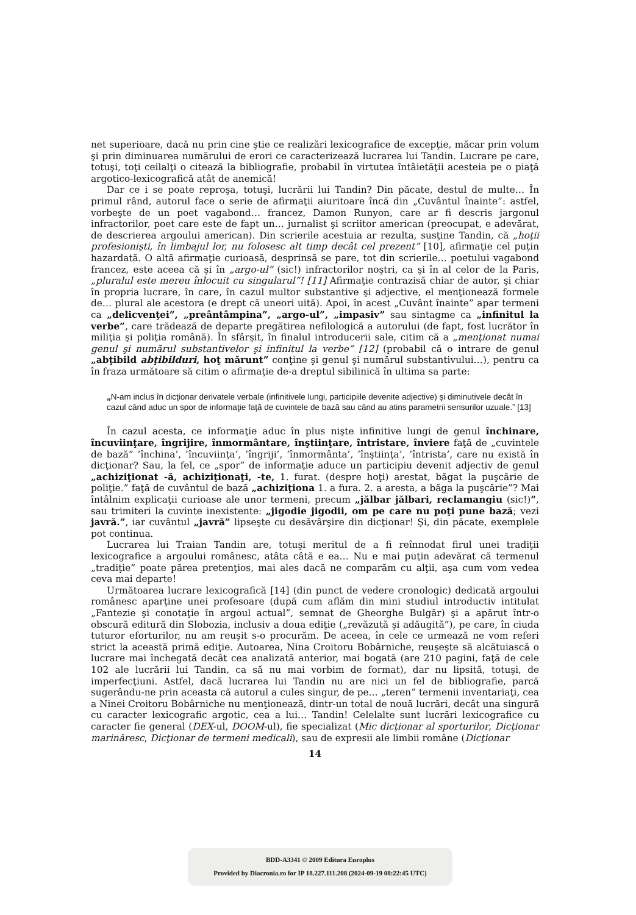net superioare, dacă nu prin cine ştie ce realizări lexicografice de excepţie, măcar prin volum şi prin diminuarea numărului de erori ce caracterizează lucrarea lui Tandin. Lucrare pe care, totuşi, toţi ceilalţi o citează la bibliografie, probabil în virtutea întâietăţii acesteia pe o piaţă argotico-lexicografică atât de anemică!
Dar ce i se poate reproşa, totuşi, lucrării lui Tandin? Din păcate, destul de multe… În primul rând, autorul face o serie de afirmaţii aiuritoare încă din „Cuvântul înainte”: astfel, vorbeşte de un poet vagabond… francez, Damon Runyon, care ar fi descris jargonul infractorilor, poet care este de fapt un… jurnalist şi scriitor american (preocupat, e adevărat, de descrierea argoului american). Din scrierile acestuia ar rezulta, susţine Tandin, că „hoţii profesionişti, în limbajul lor, nu folosesc alt timp decât cel prezent” [10], afirmaţie cel puţin hazardată. O altă afirmaţie curioasă, desprinsă se pare, tot din scrierile… poetului vagabond francez, este aceea că şi în „argo-ul” (sic!) infractorilor noştri, ca şi în al celor de la Paris, „pluralul este mereu înlocuit cu singularul”! [11] Afirmaţie contrazisă chiar de autor, şi chiar în propria lucrare, în care, în cazul multor substantive şi adjective, el menţionează formele de… plural ale acestora (e drept că uneori uită). Apoi, în acest „Cuvânt înainte” apar termeni ca „delicvenţei”, „preântâmpina”, „argo-ul”, „impasiv” sau sintagme ca „infinitul la verbe”, care trădează de departe pregătirea nefilologică a autorului (de fapt, fost lucrător în miliţia şi poliţia română). În sfârşit, în finalul introducerii sale, citim că a „menţionat numai genul şi numărul substantivelor şi infinitul la verbe” [12] (probabil că o intrare de genul „abţibild abţibilduri, hoţ mărunt” conţine şi genul şi numărul substantivului…), pentru ca în fraza următoare să citim o afirmaţie de-a dreptul sibilinică în ultima sa parte:
„N-am inclus în dicţionar derivatele verbale (infinitivele lungi, participiile devenite adjective) şi diminutivele decât în cazul când aduc un spor de informaţie faţă de cuvintele de bază sau când au atins parametrii sensurilor uzuale.” [13]
În cazul acesta, ce informaţie aduc în plus nişte infinitive lungi de genul închinare, încuviinţare, îngrijire, înmormântare, înştiinţare, întristare, înviere faţă de „cuvintele de bază” ’închina’, ’încuviinţa’, ’îngriji’, ’înmormânta’, ’înştiinţa’, ’întrista’, care nu există în dicţionar? Sau, la fel, ce „spor” de informaţie aduce un participiu devenit adjectiv de genul „achiziţionat -ă, achiziţionaţi, -te, 1. furat. (despre hoţi) arestat, băgat la puşcărie de poliţie.” faţă de cuvântul de bază „achiziţiona 1. a fura. 2. a aresta, a băga la puşcărie”? Mai întâlnim explicaţii curioase ale unor termeni, precum „jălbar jălbari, reclamangiu (sic!)”, sau trimiteri la cuvinte inexistente: „jigodie jigodii, om pe care nu poţi pune bază; vezi javră.”, iar cuvântul „javră” lipseşte cu desăvârşire din dicţionar! Şi, din păcate, exemplele pot continua.
Lucrarea lui Traian Tandin are, totuşi meritul de a fi reînnodat firul unei tradiţii lexicografice a argoului românesc, atâta câtă e ea… Nu e mai puţin adevărat că termenul „tradiţie” poate părea pretenţios, mai ales dacă ne comparăm cu alţii, aşa cum vom vedea ceva mai departe!
Următoarea lucrare lexicografică [14] (din punct de vedere cronologic) dedicată argoului românesc aparţine unei profesoare (după cum aflăm din mini studiul introductiv intitulat „Fantezie şi conotaţie în argoul actual”, semnat de Gheorghe Bulgăr) şi a apărut într-o obscură editură din Slobozia, inclusiv a doua ediţie („revăzută şi adăugită”), pe care, în ciuda tuturor eforturilor, nu am reuşit s-o procurăm. De aceea, în cele ce urmează ne vom referi strict la această primă ediţie. Autoarea, Nina Croitoru Bobârniche, reuşeşte să alcătuiască o lucrare mai închegată decât cea analizată anterior, mai bogată (are 210 pagini, faţă de cele 102 ale lucrării lui Tandin, ca să nu mai vorbim de format), dar nu lipsită, totuşi, de imperfecţiuni. Astfel, dacă lucrarea lui Tandin nu are nici un fel de bibliografie, parcă sugerându-ne prin aceasta că autorul a cules singur, de pe… „teren” termenii inventariaţi, cea a Ninei Croitoru Bobârniche nu menţionează, dintr-un total de nouă lucrări, decât una singură cu caracter lexicografic argotic, cea a lui… Tandin! Celelalte sunt lucrări lexicografice cu caracter fie general (DEX-ul, DOOM-ul), fie specializat (Mic dicţionar al sporturilor, Dicţionar marinăresc, Dicţionar de termeni medicali), sau de expresii ale limbii române (Dicţionar
14
BDD-A3341 © 2009 Editura Europlus
Provided by Diacronia.ro for IP 18.227.111.208 (2024-09-19 08:22:45 UTC)